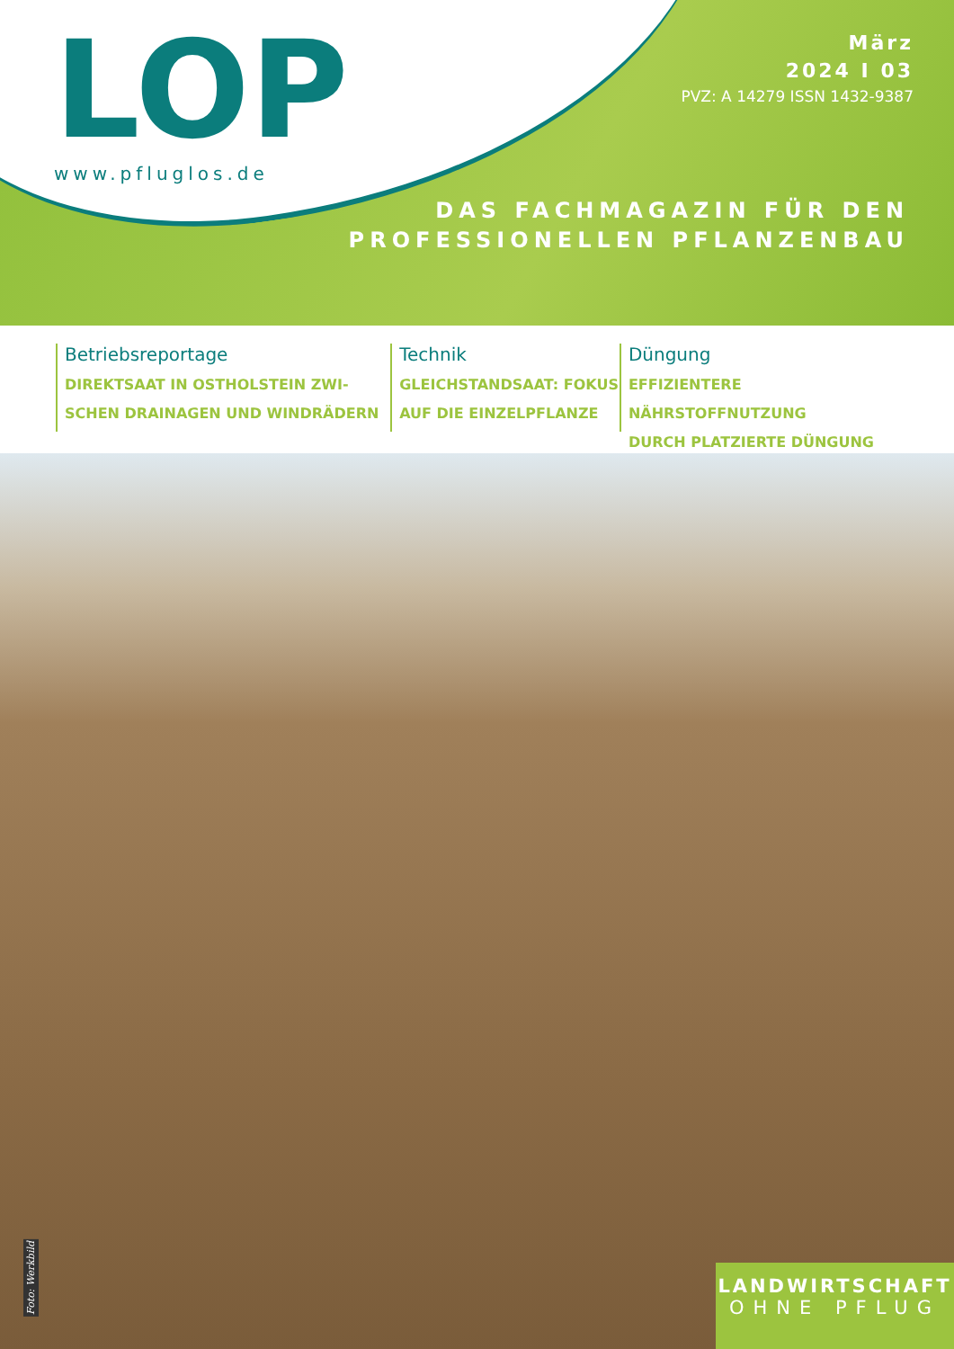LOP
www.pfluglos.de
März
2024 I 03
PVZ: A 14279 ISSN 1432-9387
DAS FACHMAGAZIN FÜR DEN
PROFESSIONELLEN PFLANZENBAU
Betriebsreportage
DIREKTSAAT IN OSTHOLSTEIN ZWI-
SCHEN DRAINAGEN UND WINDRÄDERN
Technik
GLEICHSTANDSAAT: FOKUS
AUF DIE EINZELPFLANZE
Düngung
EFFIZIENTERE NÄHRSTOFFNUTZUNG
DURCH PLATZIERTE DÜNGUNG
Foto: Werkbild
LANDWIRTSCHAFT
OHNE PFLUG